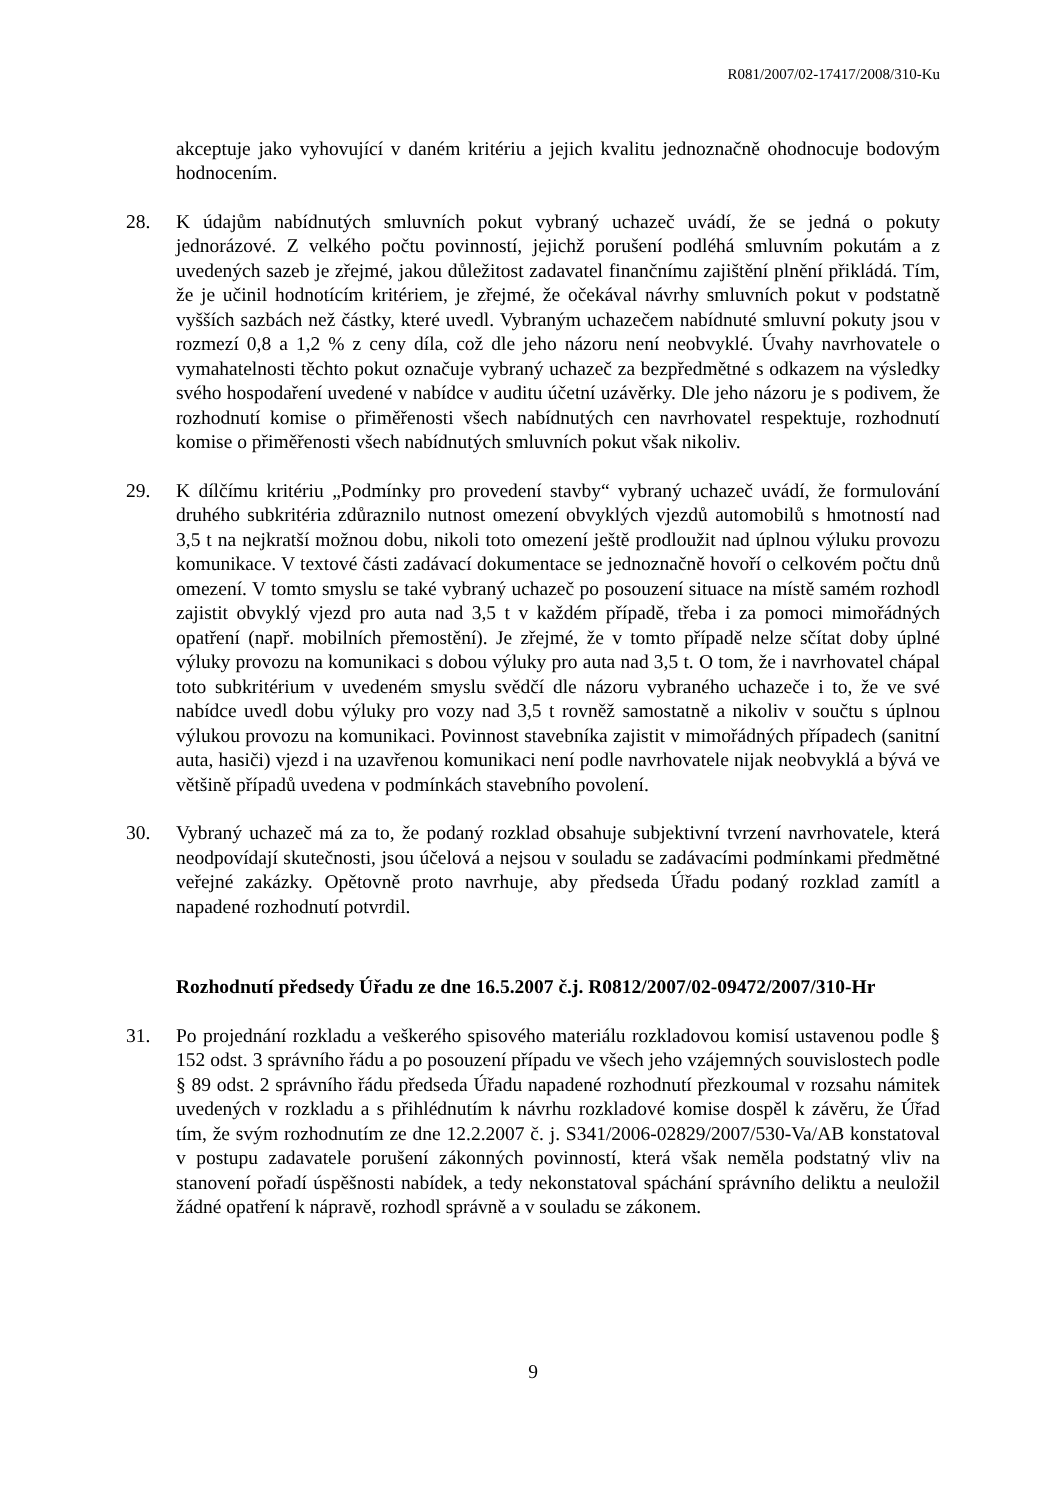R081/2007/02-17417/2008/310-Ku
akceptuje jako vyhovující v daném kritériu a jejich kvalitu jednoznačně ohodnocuje bodovým hodnocením.
28. K údajům nabídnutých smluvních pokut vybraný uchazeč uvádí, že se jedná o pokuty jednorázové. Z velkého počtu povinností, jejichž porušení podléhá smluvním pokutám a z uvedených sazeb je zřejmé, jakou důležitost zadavatel finančnímu zajištění plnění přikládá. Tím, že je učinil hodnotícím kritériem, je zřejmé, že očekával návrhy smluvních pokut v podstatně vyšších sazbách než částky, které uvedl. Vybraným uchazečem nabídnuté smluvní pokuty jsou v rozmezí 0,8 a 1,2 % z ceny díla, což dle jeho názoru není neobvyklé. Úvahy navrhovatele o vymahatelnosti těchto pokut označuje vybraný uchazeč za bezpředmětné s odkazem na výsledky svého hospodaření uvedené v nabídce v auditu účetní uzávěrky. Dle jeho názoru je s podivem, že rozhodnutí komise o přiměřenosti všech nabídnutých cen navrhovatel respektuje, rozhodnutí komise o přiměřenosti všech nabídnutých smluvních pokut však nikoliv.
29. K dílčímu kritériu „Podmínky pro provedení stavby“ vybraný uchazeč uvádí, že formulování druhého subkritéria zdůraznilo nutnost omezení obvyklých vjezdů automobilů s hmotností nad 3,5 t na nejkratší možnou dobu, nikoli toto omezení ještě prodloužit nad úplnou výluku provozu komunikace. V textové části zadávací dokumentace se jednoznačně hovoří o celkovém počtu dnů omezení. V tomto smyslu se také vybraný uchazeč po posouzení situace na místě samém rozhodl zajistit obvyklý vjezd pro auta nad 3,5 t v každém případě, třeba i za pomoci mimořádných opatření (např. mobilních přemostění). Je zřejmé, že v tomto případě nelze sčítat doby úplné výluky provozu na komunikaci s dobou výluky pro auta nad 3,5 t. O tom, že i navrhovatel chápal toto subkritérium v uvedeném smyslu svědčí dle názoru vybraného uchazeče i to, že ve své nabídce uvedl dobu výluky pro vozy nad 3,5 t rovněž samostatně a nikoliv v součtu s úplnou výlukou provozu na komunikaci. Povinnost stavebníka zajistit v mimořádných případech (sanitní auta, hasiči) vjezd i na uzavřenou komunikaci není podle navrhovatele nijak neobvyklá a bývá ve většině případů uvedena v podmínkách stavebního povolení.
30. Vybraný uchazeč má za to, že podaný rozklad obsahuje subjektivní tvrzení navrhovatele, která neodpovídají skutečnosti, jsou účelová a nejsou v souladu se zadávacími podmínkami předmětné veřejné zakázky. Opětovně proto navrhuje, aby předseda Úřadu podaný rozklad zamítl a napadené rozhodnutí potvrdil.
Rozhodnutí předsedy Úřadu ze dne 16.5.2007 č.j. R0812/2007/02-09472/2007/310-Hr
31. Po projednání rozkladu a veškerého spisového materiálu rozkladovou komisí ustavenou podle § 152 odst. 3 správního řádu a po posouzení případu ve všech jeho vzájemných souvislostech podle § 89 odst. 2 správního řádu předseda Úřadu napadené rozhodnutí přezkoumal v rozsahu námitek uvedených v rozkladu a s přihlédnutím k návrhu rozkladové komise dospěl k závěru, že Úřad tím, že svým rozhodnutím ze dne 12.2.2007 č. j. S341/2006-02829/2007/530-Va/AB konstatoval v postupu zadavatele porušení zákonných povinností, která však neměla podstatný vliv na stanovení pořadí úspěšnosti nabídek, a tedy nekonstatoval spáchání správního deliktu a neuložil žádné opatření k nápravě, rozhodl správně a v souladu se zákonem.
9